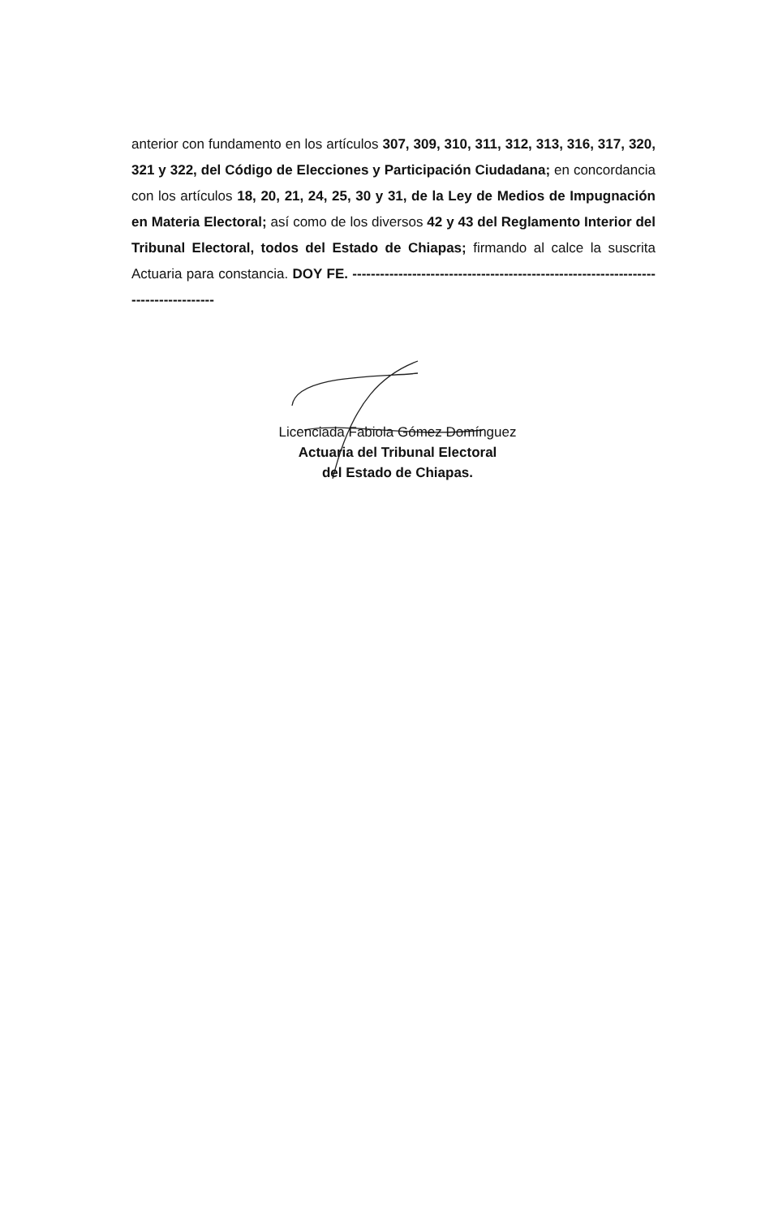anterior con fundamento en los artículos 307, 309, 310, 311, 312, 313, 316, 317, 320, 321 y 322, del Código de Elecciones y Participación Ciudadana; en concordancia con los artículos 18, 20, 21, 24, 25, 30 y 31, de la Ley de Medios de Impugnación en Materia Electoral; así como de los diversos 42 y 43 del Reglamento Interior del Tribunal Electoral, todos del Estado de Chiapas; firmando al calce la suscrita Actuaria para constancia. DOY FE. ------------------------------------------------------------------------------------
Licenciada Fabiola Gómez Domínguez
Actuaria del Tribunal Electoral
del Estado de Chiapas.